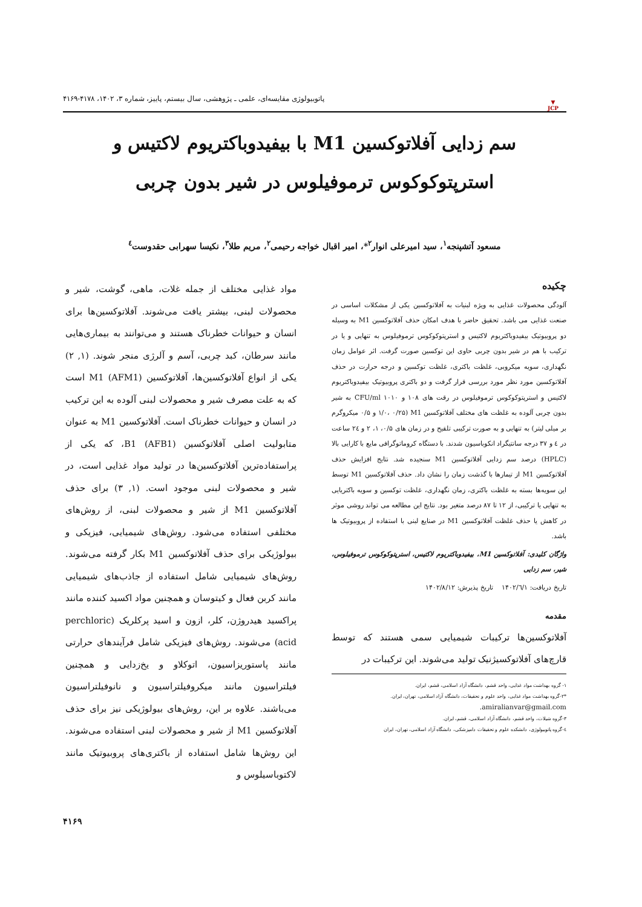▼
JCP
پاتوبیولوژی مقایسه‌ای، علمی ـ پژوهشی، سال بیستم، پاییز، شماره ۳، ۱۴۰۲، ۴۱۷۸-۴۱۶۹
سم زدایی آفلاتوکسین M1 با بیفیدوباکتریوم لاکتیس و استرپتوکوکوس ترموفیلوس در شیر بدون چربی
مسعود آتشپنجه<sup>۱</sup>، سید امیرعلی انوار<sup>۲</sup>*، امیر اقبال خواجه رحیمی<sup>۲</sup>، مریم طلا<sup>۳</sup>، نکیسا سهرابی حقدوست<sup>٤</sup>
چکیده
آلودگی محصولات غذایی به ویژه لبنیات به آفلاتوکسین یکی از مشکلات اساسی در صنعت غذایی می باشد. تحقیق حاضر با هدف امکان حذف آفلاتوکسین M1 به وسیله دو پروبیوتیک بیفیدوباکتریوم لاکتیس و استرپتوکوکوس ترموفیلوس به تنهایی و یا در ترکیب با هم در شیر بدون چربی حاوی این توکسین صورت گرفت. اثر عوامل زمان نگهداری، سویه میکروبی، غلظت باکتری، غلظت توکسین و درجه حرارت در حذف آفلاتوکسین مورد نظر مورد بررسی قرار گرفت و دو باکتری پروبیوتیک بیفیدوباکتریوم لاکتیس و استرپتوکوکوس ترموفیلوس در رقت های ۱۰۸ و ۱۰۱۰ CFU/ml به شیر بدون چربی آلوده به غلظت های مختلف آفلاتوکسین M1 (۱/۰، ۰/۲۵ و ۰/۵ میکروگرم بر میلی لیتر) به تنهایی و به صورت ترکیبی تلقیح و در زمان های ۰/۵، ۱، ۲ و ۲٤ ساعت در ٤ و ۳۷ درجه سانتیگراد انکوباسیون شدند. با دستگاه کروماتوگرافی مایع با کارایی بالا (HPLC) درصد سم زدایی آفلاتوکسین M1 سنجیده شد. نتایج افزایش حذف آفلاتوکسین M1 از تیمارها با گذشت زمان را نشان داد. حذف آفلاتوکسین M1 توسط این سویه‌ها بسته به غلظت باکتری، زمان نگهداری، غلظت توکسین و سویه باکتریایی به تنهایی یا ترکیبی، از ۱۲ تا ۸۷ درصد متغیر بود. نتایج این مطالعه می تواند روشی موثر در کاهش یا حذف غلظت آفلاتوکسین M1 در صنایع لبنی با استفاده از پروبیوتیک ها باشد.
واژگان کلیدی: آفلاتوکسین M1، بیفیدوباکتریوم لاکتیس، استرپتوکوکوس ترموفیلوس، شیر، سم زدایی
تاریخ دریافت: ۱۴۰۲/٦/۱ تاریخ پذیرش: ۱۴۰۲/۸/۱۲
مقدمه
آفلاتوکسین‌ها ترکیبات شیمیایی سمی هستند که توسط قارچ‌های آفلاتوکسیژنیک تولید می‌شوند. این ترکیبات در
۱- گروه بهداشت مواد غذایی، واحد قشم، دانشگاه آزاد اسلامی، قشم، ایران.
*۲-گروه بهداشت مواد غذایی، واحد علوم و تحقیقات، دانشگاه آزاد اسلامی، تهران، ایران.
amiralianvar@gmail.com.
۳-گروه شیلات، واحد قشم، دانشگاه آزاد اسلامی، قشم، ایران.
٤-گروه پاتوبیولوژی، دانشکده علوم و تحقیقات دامپزشکی، دانشگاه آزاد اسلامی، تهران، ایران
مواد غذایی مختلف از جمله غلات، ماهی، گوشت، شیر و محصولات لبنی، بیشتر یافت می‌شوند. آفلاتوکسین‌ها برای انسان و حیوانات خطرناک هستند و می‌توانند به بیماری‌هایی مانند سرطان، کبد چربی، آسم و آلرژی منجر شوند. (۱, ۲) یکی از انواع آفلاتوکسین‌ها، آفلاتوکسین M1 (AFM1) است که به علت مصرف شیر و محصولات لبنی آلوده به این ترکیب در انسان و حیوانات خطرناک است. آفلاتوکسین M1 به عنوان متابولیت اصلی آفلاتوکسین B1 (AFB1)، که یکی از پراستفاده‌ترین آفلاتوکسین‌ها در تولید مواد غذایی است، در شیر و محصولات لبنی موجود است. (۱, ۳) برای حذف آفلاتوکسین M1 از شیر و محصولات لبنی، از روش‌های مختلفی استفاده می‌شود. روش‌های شیمیایی، فیزیکی و بیولوژیکی برای حذف آفلاتوکسین M1 بکار گرفته می‌شوند. روش‌های شیمیایی شامل استفاده از جاذب‌های شیمیایی مانند کربن فعال و کیتوسان و همچنین مواد اکسید کننده مانند پراکسید هیدروژن، کلر، ازون و اسید پرکلریک (perchloric acid) می‌شوند. روش‌های فیزیکی شامل فرآیندهای حرارتی مانند پاستوریزاسیون، اتوکلاو و یخ‌زدایی و همچنین فیلتراسیون مانند میکروفیلتراسیون و نانوفیلتراسیون می‌باشند. علاوه بر این، روش‌های بیولوژیکی نیز برای حذف آفلاتوکسین M1 از شیر و محصولات لبنی استفاده می‌شوند. این روش‌ها شامل استفاده از باکتری‌های پروبیوتیک مانند لاکتوباسیلوس و
۴۱۶۹